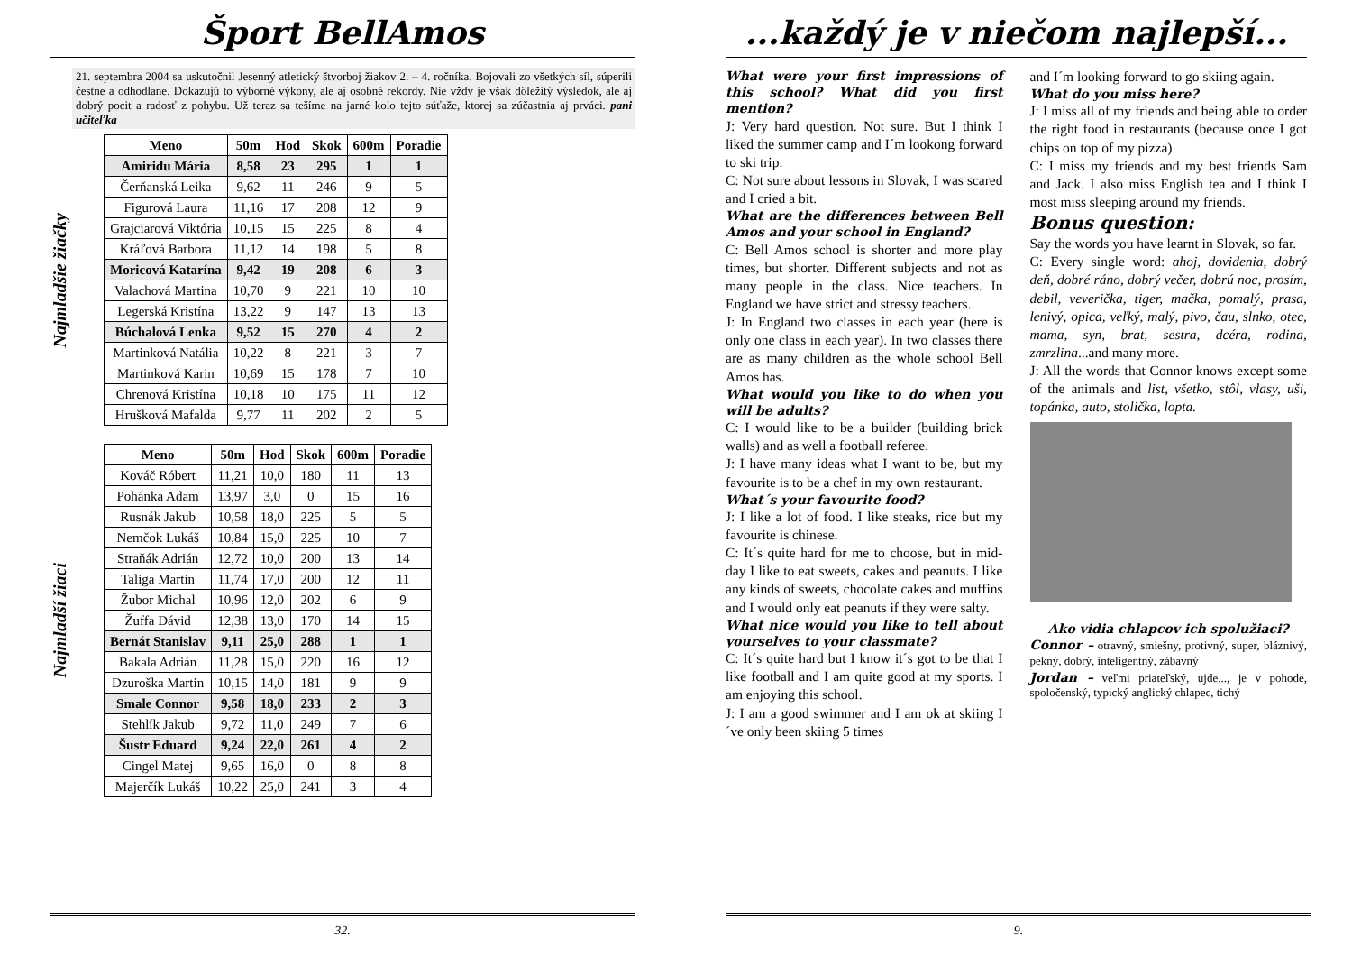Šport BellAmos
21. septembra 2004 sa uskutočnil Jesenný atletický štvorboj žiakov 2. – 4. ročníka. Bojovali zo všetkých síl, súperili čestne a odhodlane. Dokazujú to výborné výkony, ale aj osobné rekordy. Nie vždy je však dôležitý výsledok, ale aj dobrý pocit a radosť z pohybu. Už teraz sa tešíme na jarné kolo tejto súťaže, ktorej sa zúčastnia aj prváci. pani učiteľka
Najmladšie žiačky
| Meno | 50m | Hod | Skok | 600m | Poradie |
| --- | --- | --- | --- | --- | --- |
| Amiridu Mária | 8,58 | 23 | 295 | 1 | 1 |
| Čerňanská Leika | 9,62 | 11 | 246 | 9 | 5 |
| Figurová Laura | 11,16 | 17 | 208 | 12 | 9 |
| Grajciarová Viktória | 10,15 | 15 | 225 | 8 | 4 |
| Kráľová Barbora | 11,12 | 14 | 198 | 5 | 8 |
| Moricová Katarína | 9,42 | 19 | 208 | 6 | 3 |
| Valachová Martina | 10,70 | 9 | 221 | 10 | 10 |
| Legerská Kristína | 13,22 | 9 | 147 | 13 | 13 |
| Búchalová Lenka | 9,52 | 15 | 270 | 4 | 2 |
| Martinková Natália | 10,22 | 8 | 221 | 3 | 7 |
| Martinková Karin | 10,69 | 15 | 178 | 7 | 10 |
| Chrenová Kristína | 10,18 | 10 | 175 | 11 | 12 |
| Hrušková Mafalda | 9,77 | 11 | 202 | 2 | 5 |
Najmladší žiaci
| Meno | 50m | Hod | Skok | 600m | Poradie |
| --- | --- | --- | --- | --- | --- |
| Kováč Róbert | 11,21 | 10,0 | 180 | 11 | 13 |
| Pohánka Adam | 13,97 | 3,0 | 0 | 15 | 16 |
| Rusnák Jakub | 10,58 | 18,0 | 225 | 5 | 5 |
| Nemčok Lukáš | 10,84 | 15,0 | 225 | 10 | 7 |
| Straňák Adrián | 12,72 | 10,0 | 200 | 13 | 14 |
| Taliga Martin | 11,74 | 17,0 | 200 | 12 | 11 |
| Žubor Michal | 10,96 | 12,0 | 202 | 6 | 9 |
| Žuffa Dávid | 12,38 | 13,0 | 170 | 14 | 15 |
| Bernát Stanislav | 9,11 | 25,0 | 288 | 1 | 1 |
| Bakala Adrián | 11,28 | 15,0 | 220 | 16 | 12 |
| Dzuroška Martin | 10,15 | 14,0 | 181 | 9 | 9 |
| Smale Connor | 9,58 | 18,0 | 233 | 2 | 3 |
| Stehlík Jakub | 9,72 | 11,0 | 249 | 7 | 6 |
| Šustr Eduard | 9,24 | 22,0 | 261 | 4 | 2 |
| Cingel Matej | 9,65 | 16,0 | 0 | 8 | 8 |
| Majerčík Lukáš | 10,22 | 25,0 | 241 | 3 | 4 |
32.
...každý je v niečom najlepší...
What were your first impressions of this school? What did you first mention?
J: Very hard question. Not sure. But I think I liked the summer camp and I´m lookong forward to ski trip.
C: Not sure about lessons in Slovak, I was scared and I cried a bit.
What are the differences between Bell Amos and your school in England?
C: Bell Amos school is shorter and more play times, but shorter. Different subjects and not as many people in the class. Nice teachers. In England we have strict and stressy teachers.
J: In England two classes in each year (here is only one class in each year). In two classes there are as many children as the whole school Bell Amos has.
What would you like to do when you will be adults?
C: I would like to be a builder (building brick walls) and as well a football referee.
J: I have many ideas what I want to be, but my favourite is to be a chef in my own restaurant.
What´s your favourite food?
J: I like a lot of food. I like steaks, rice but my favourite is chinese.
C: It´s quite hard for me to choose, but in mid-day I like to eat sweets, cakes and peanuts. I like any kinds of sweets, chocolate cakes and muffins and I would only eat peanuts if they were salty.
What nice would you like to tell about yourselves to your classmate?
C: It´s quite hard but I know it´s got to be that I like football and I am quite good at my sports. I am enjoying this school.
J: I am a good swimmer and I am ok at skiing I´ve only been skiing 5 times
and I´m looking forward to go skiing again.
What do you miss here?
J: I miss all of my friends and being able to order the right food in restaurants (because once I got chips on top of my pizza)
C: I miss my friends and my best friends Sam and Jack. I also miss English tea and I think I most miss sleeping around my friends.
Bonus question:
Say the words you have learnt in Slovak, so far.
C: Every single word: ahoj, dovidenia, dobrý deň, dobré ráno, dobrý večer, dobrú noc, prosím, debil, veverička, tiger, mačka, pomalý, prasa, lenivý, opica, veľký, malý, pivo, čau, slnko, otec, mama, syn, brat, sestra, dcéra, rodina, zmrzlina...and many more.
J: All the words that Connor knows except some of the animals and list, všetko, stôl, vlasy, uši, topánka, auto, stolička, lopta.
Ako vidia chlapcov ich spolužiaci?
Connor – otravný, smiešny, protivný, super, bláznivý, pekný, dobrý, inteligentný, zábavný
Jordan – veľmi priateľský, ujde..., je v pohode, spoločenský, typický anglický chlapec, tichý
9.